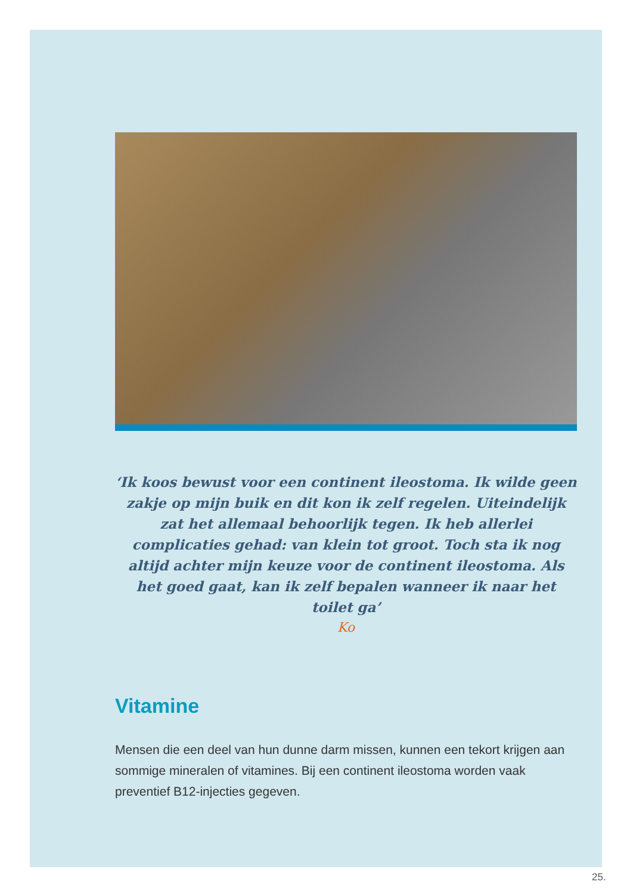‘Ik koos bewust voor een continent ileostoma. Ik wilde geen zakje op mijn buik en dit kon ik zelf regelen. Uiteindelijk zat het allemaal behoorlijk tegen. Ik heb allerlei complicaties gehad: van klein tot groot. Toch sta ik nog altijd achter mijn keuze voor de continent ileostoma. Als het goed gaat, kan ik zelf bepalen wanneer ik naar het toilet ga’
Ko
Vitamine
Mensen die een deel van hun dunne darm missen, kunnen een tekort krijgen aan sommige mineralen of vitamines. Bij een continent ileostoma worden vaak preventief B12-injecties gegeven.
25.